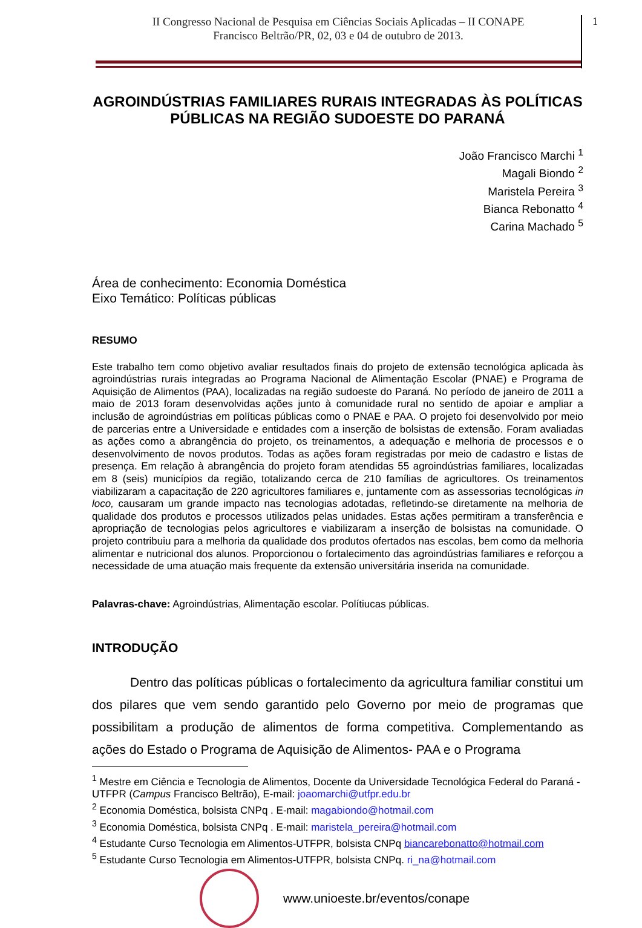II Congresso Nacional de Pesquisa em Ciências Sociais Aplicadas – II CONAPE
Francisco Beltrão/PR, 02, 03 e 04 de outubro de 2013.
1
AGROINDÚSTRIAS FAMILIARES RURAIS INTEGRADAS ÀS POLÍTICAS PÚBLICAS NA REGIÃO SUDOESTE DO PARANÁ
João Francisco Marchi <sup>1</sup>
Magali Biondo <sup>2</sup>
Maristela Pereira <sup>3</sup>
Bianca Rebonatto <sup>4</sup>
Carina Machado <sup>5</sup>
Área de conhecimento: Economia Doméstica
Eixo Temático: Políticas públicas
RESUMO
Este trabalho tem como objetivo avaliar resultados finais do projeto de extensão tecnológica aplicada às agroindústrias rurais integradas ao Programa Nacional de Alimentação Escolar (PNAE) e Programa de Aquisição de Alimentos (PAA), localizadas na região sudoeste do Paraná. No período de janeiro de 2011 a maio de 2013 foram desenvolvidas ações junto à comunidade rural no sentido de apoiar e ampliar a inclusão de agroindústrias em políticas públicas como o PNAE e PAA. O projeto foi desenvolvido por meio de parcerias entre a Universidade e entidades com a inserção de bolsistas de extensão. Foram avaliadas as ações como a abrangência do projeto, os treinamentos, a adequação e melhoria de processos e o desenvolvimento de novos produtos. Todas as ações foram registradas por meio de cadastro e listas de presença. Em relação à abrangência do projeto foram atendidas 55 agroindústrias familiares, localizadas em 8 (seis) municípios da região, totalizando cerca de 210 famílias de agricultores. Os treinamentos viabilizaram a capacitação de 220 agricultores familiares e, juntamente com as assessorias tecnológicas in loco, causaram um grande impacto nas tecnologias adotadas, refletindo-se diretamente na melhoria de qualidade dos produtos e processos utilizados pelas unidades. Estas ações permitiram a transferência e apropriação de tecnologias pelos agricultores e viabilizaram a inserção de bolsistas na comunidade. O projeto contribuiu para a melhoria da qualidade dos produtos ofertados nas escolas, bem como da melhoria alimentar e nutricional dos alunos. Proporcionou o fortalecimento das agroindústrias familiares e reforçou a necessidade de uma atuação mais frequente da extensão universitária inserida na comunidade.
Palavras-chave: Agroindústrias, Alimentação escolar. Polítiucas públicas.
INTRODUÇÃO
Dentro das políticas públicas o fortalecimento da agricultura familiar constitui um dos pilares que vem sendo garantido pelo Governo por meio de programas que possibilitam a produção de alimentos de forma competitiva. Complementando as ações do Estado o Programa de Aquisição de Alimentos- PAA e o Programa
<sup>1</sup> Mestre em Ciência e Tecnologia de Alimentos, Docente da Universidade Tecnológica Federal do Paraná - UTFPR (Campus Francisco Beltrão), E-mail: joaomarchi@utfpr.edu.br
<sup>2</sup> Economia Doméstica, bolsista CNPq . E-mail: magabiondo@hotmail.com
<sup>3</sup> Economia Doméstica, bolsista CNPq . E-mail: maristela_pereira@hotmail.com
<sup>4</sup> Estudante Curso Tecnologia em Alimentos-UTFPR, bolsista CNPq biancarebonatto@hotmail.com
<sup>5</sup> Estudante Curso Tecnologia em Alimentos-UTFPR, bolsista CNPq. ri_na@hotmail.com
www.unioeste.br/eventos/conape